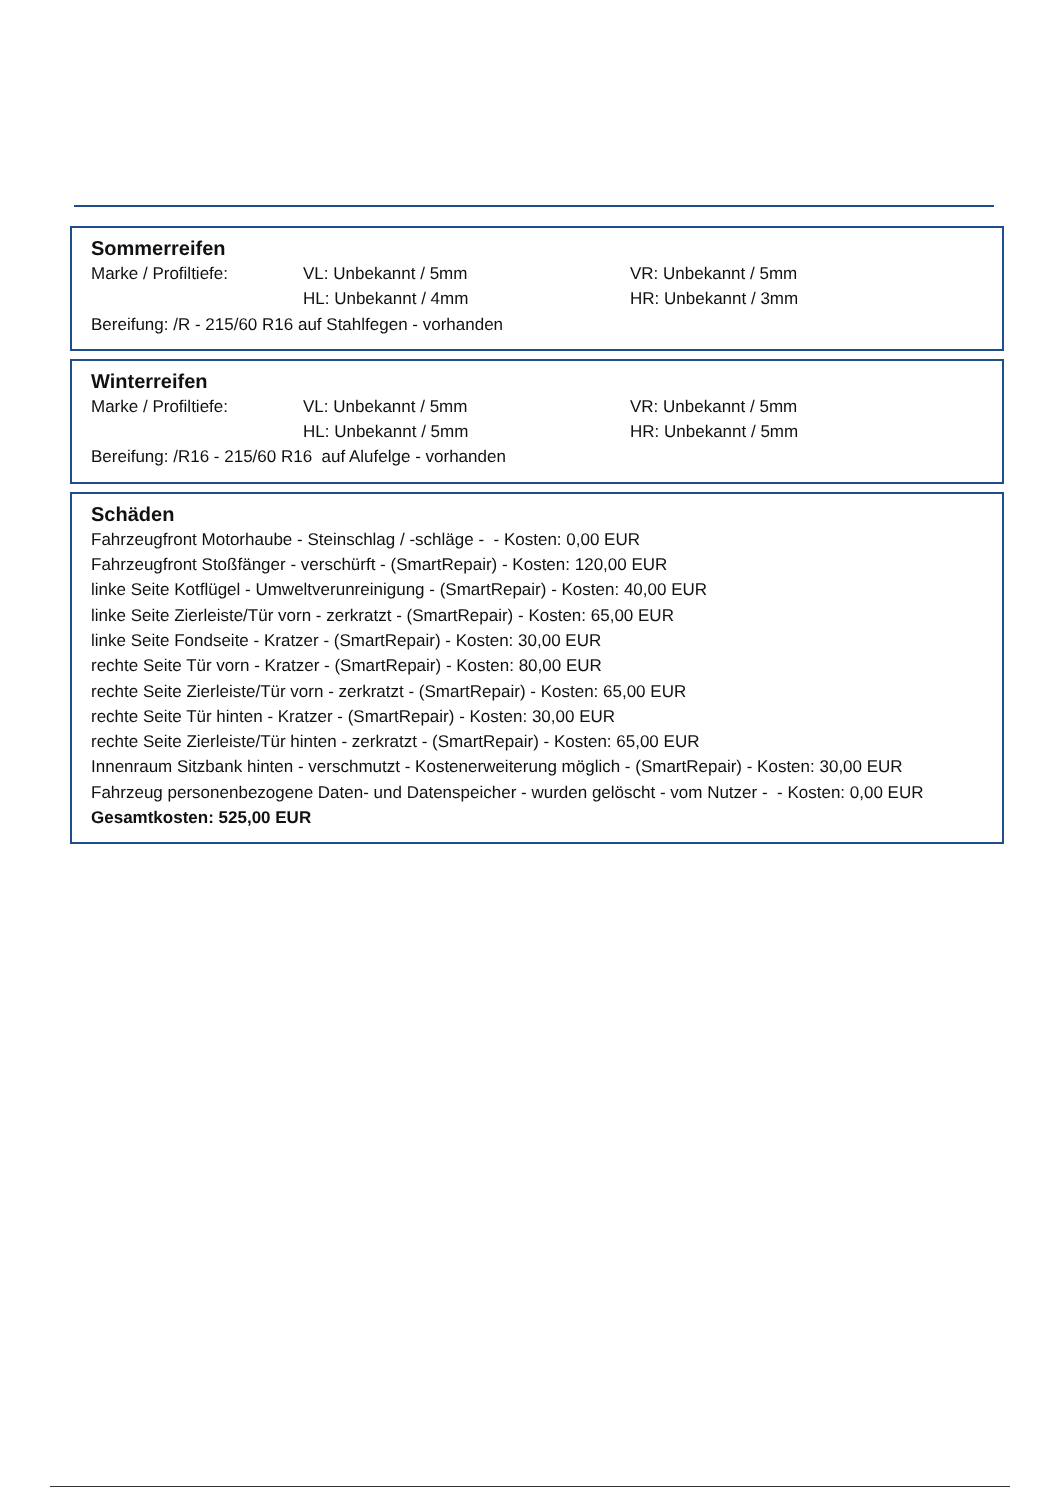Sommerreifen
Marke / Profiltiefe: VL: Unbekannt / 5mm VR: Unbekannt / 5mm
HL: Unbekannt / 4mm HR: Unbekannt / 3mm
Bereifung: /R - 215/60 R16 auf Stahlfegen - vorhanden
Winterreifen
Marke / Profiltiefe: VL: Unbekannt / 5mm VR: Unbekannt / 5mm
HL: Unbekannt / 5mm HR: Unbekannt / 5mm
Bereifung: /R16 - 215/60 R16 auf Alufelge - vorhanden
Schäden
Fahrzeugfront Motorhaube - Steinschlag / -schläge - - Kosten: 0,00 EUR
Fahrzeugfront Stoßfänger - verschürft - (SmartRepair) - Kosten: 120,00 EUR
linke Seite Kotflügel - Umweltverunreinigung - (SmartRepair) - Kosten: 40,00 EUR
linke Seite Zierleiste/Tür vorn - zerkratzt - (SmartRepair) - Kosten: 65,00 EUR
linke Seite Fondseite - Kratzer - (SmartRepair) - Kosten: 30,00 EUR
rechte Seite Tür vorn - Kratzer - (SmartRepair) - Kosten: 80,00 EUR
rechte Seite Zierleiste/Tür vorn - zerkratzt - (SmartRepair) - Kosten: 65,00 EUR
rechte Seite Tür hinten - Kratzer - (SmartRepair) - Kosten: 30,00 EUR
rechte Seite Zierleiste/Tür hinten - zerkratzt - (SmartRepair) - Kosten: 65,00 EUR
Innenraum Sitzbank hinten - verschmutzt - Kostenerweiterung möglich - (SmartRepair) - Kosten: 30,00 EUR
Fahrzeug personenbezogene Daten- und Datenspeicher - wurden gelöscht - vom Nutzer - - Kosten: 0,00 EUR
Gesamtkosten: 525,00 EUR